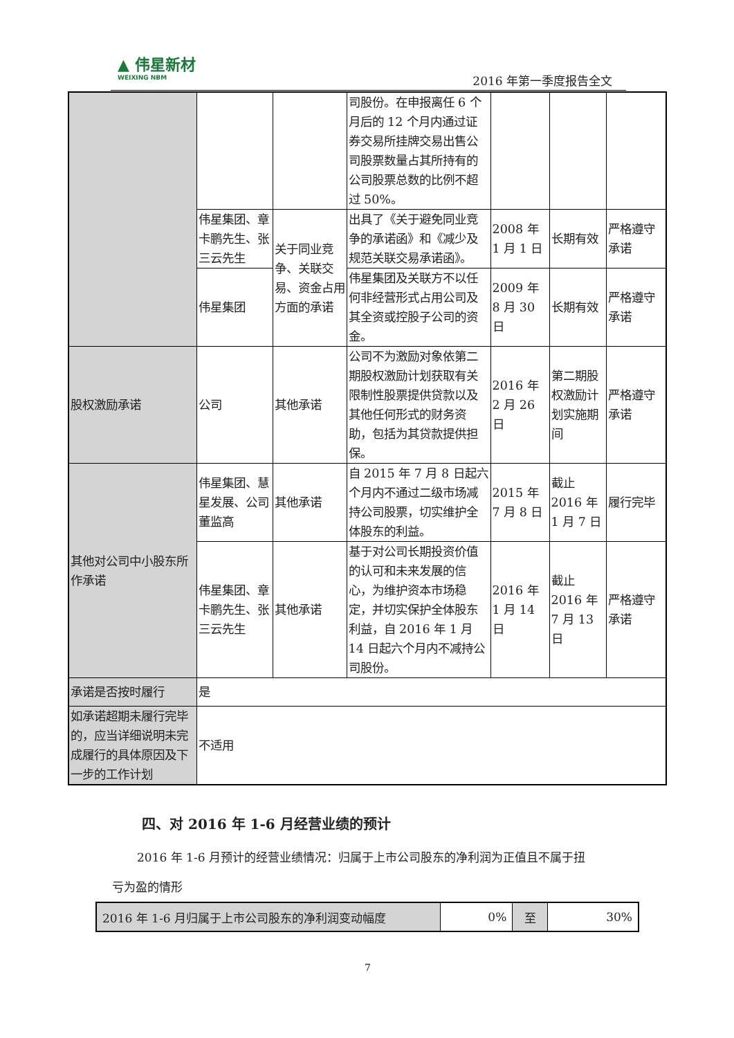▲ 伟星新材
WEIXING NBM
2016 年第一季度报告全文
| | | | 司股份。在申报离任 6 个月后的 12 个月内通过证券交易所挂牌交易出售公司股票数量占其所持有的公司股票总数的比例不超过 50%。 | | | |
| | 伟星集团、章卡鹏先生、张三云先生 | 关于同业竞争、关联交易、资金占用方面的承诺 | 出具了《关于避免同业竞争的承诺函》和《减少及规范关联交易承诺函》。 | 2008 年 1 月 1 日 | 长期有效 | 严格遵守承诺 |
| | 伟星集团 | | 伟星集团及关联方不以任何非经营形式占用公司及其全资或控股子公司的资金。 | 2009 年 8 月 30 日 | 长期有效 | 严格遵守承诺 |
| 股权激励承诺 | 公司 | 其他承诺 | 公司不为激励对象依第二期股权激励计划获取有关限制性股票提供贷款以及其他任何形式的财务资助，包括为其贷款提供担保。 | 2016 年 2 月 26 日 | 第二期股权激励计划实施期间 | 严格遵守承诺 |
| 其他对公司中小股东所作承诺 | 伟星集团、慧星发展、公司董监高 | 其他承诺 | 自 2015 年 7 月 8 日起六个月内不通过二级市场减持公司股票，切实维护全体股东的利益。 | 2015 年 7 月 8 日 | 截止 2016 年 1 月 7 日 | 履行完毕 |
| | 伟星集团、章卡鹏先生、张三云先生 | 其他承诺 | 基于对公司长期投资价值的认可和未来发展的信心，为维护资本市场稳定，并切实保护全体股东利益，自 2016 年 1 月 14 日起六个月内不减持公司股份。 | 2016 年 1 月 14 日 | 截止 2016 年 7 月 13 日 | 严格遵守承诺 |
| 承诺是否按时履行 | 是 | | | | | |
| 如承诺超期未履行完毕的，应当详细说明未完成履行的具体原因及下一步的工作计划 | 不适用 | | | | | |
四、对 2016 年 1-6 月经营业绩的预计
2016 年 1-6 月预计的经营业绩情况：归属于上市公司股东的净利润为正值且不属于扭
亏为盈的情形
| 2016 年 1-6 月归属于上市公司股东的净利润变动幅度 | 0% | 至 | 30% |
7